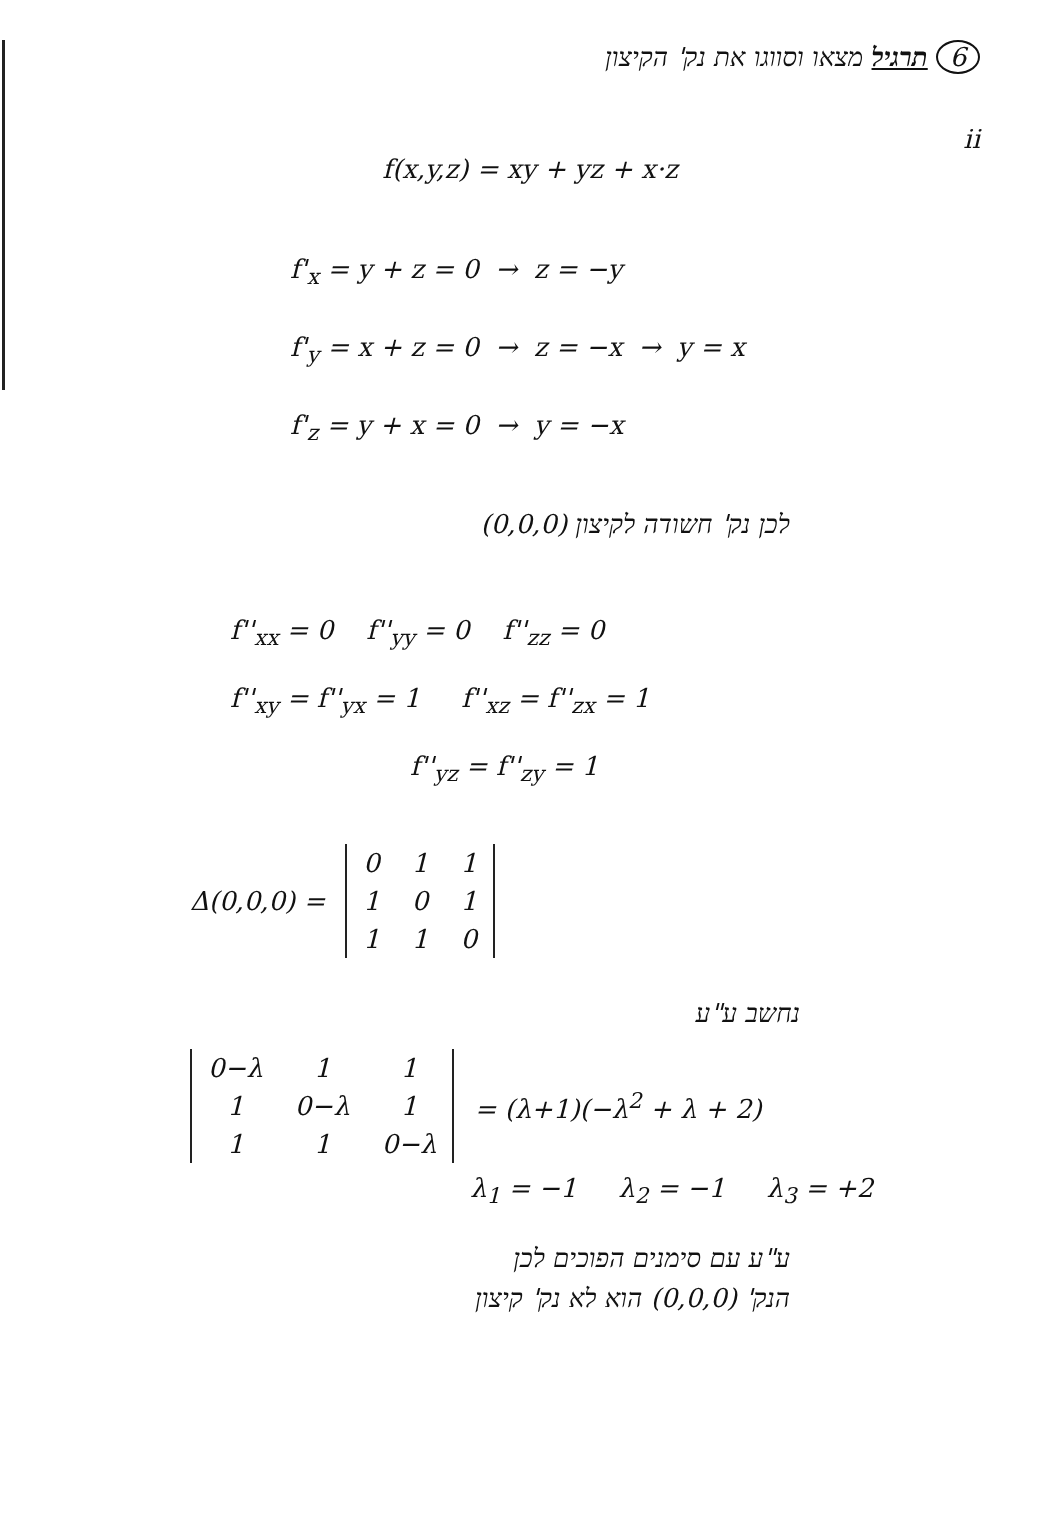6 תרגיל מצאו וסווגו את נק' הקיצון
ii
f(x,y,z) = xy + yz + x·z
f'<sub>x</sub> = y + z = 0 → z = −y
f'<sub>y</sub> = x + z = 0 → z = −x → y = x
f'<sub>z</sub> = y + x = 0 → y = −x
לכן נק' חשודה לקיצון (0,0,0)
f''<sub>xx</sub> = 0 f''<sub>yy</sub> = 0 f''<sub>zz</sub> = 0
f''<sub>xy</sub> = f''<sub>yx</sub> = 1 f''<sub>xz</sub> = f''<sub>zx</sub> = 1
f''<sub>yz</sub> = f''<sub>zy</sub> = 1
Δ(0,0,0) =
| 0 | 1 | 1 |
| 1 | 0 | 1 |
| 1 | 1 | 0 |
נחשב ע"ע
| 0−λ | 1 | 1 |
| 1 | 0−λ | 1 |
| 1 | 1 | 0−λ |
= (λ+1)(−λ<sup>2</sup> + λ + 2)
λ<sub>1</sub> = −1 λ<sub>2</sub> = −1 λ<sub>3</sub> = +2
ע"ע עם סימנים הפוכים לכן
הנק' (0,0,0) הוא לא נק' קיצון